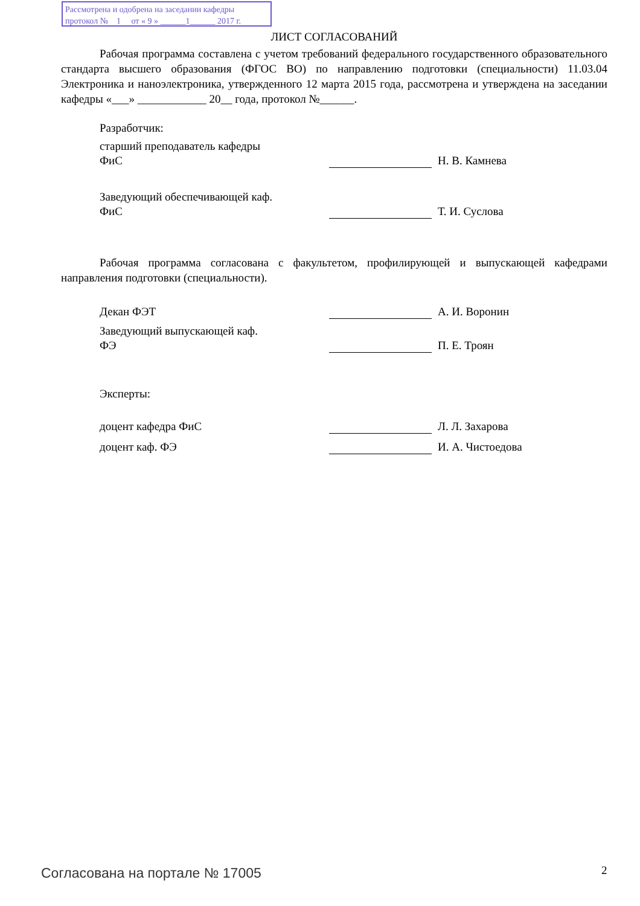Рассмотрена и одобрена на заседании кафедры
протокол № 1 от « 9 » ______1______ 2017 г.
ЛИСТ СОГЛАСОВАНИЙ
Рабочая программа составлена с учетом требований федерального государственного образовательного стандарта высшего образования (ФГОС ВО) по направлению подготовки (специальности) 11.03.04 Электроника и наноэлектроника, утвержденного 12 марта 2015 года, рассмотрена и утверждена на заседании кафедры «___» ____________ 20__ года, протокол №______.
Разработчик:
старший преподаватель кафедры
ФиС
Н. В. Камнева
Заведующий обеспечивающей каф.
ФиС
Т. И. Суслова
Рабочая программа согласована с факультетом, профилирующей и выпускающей кафедрами направления подготовки (специальности).
Декан ФЭТ А. И. Воронин
Заведующий выпускающей каф.
ФЭ
П. Е. Троян
Эксперты:
доцент кафедра ФиС Л. Л. Захарова
доцент каф. ФЭ И. А. Чистоедова
Согласована на портале № 17005 2